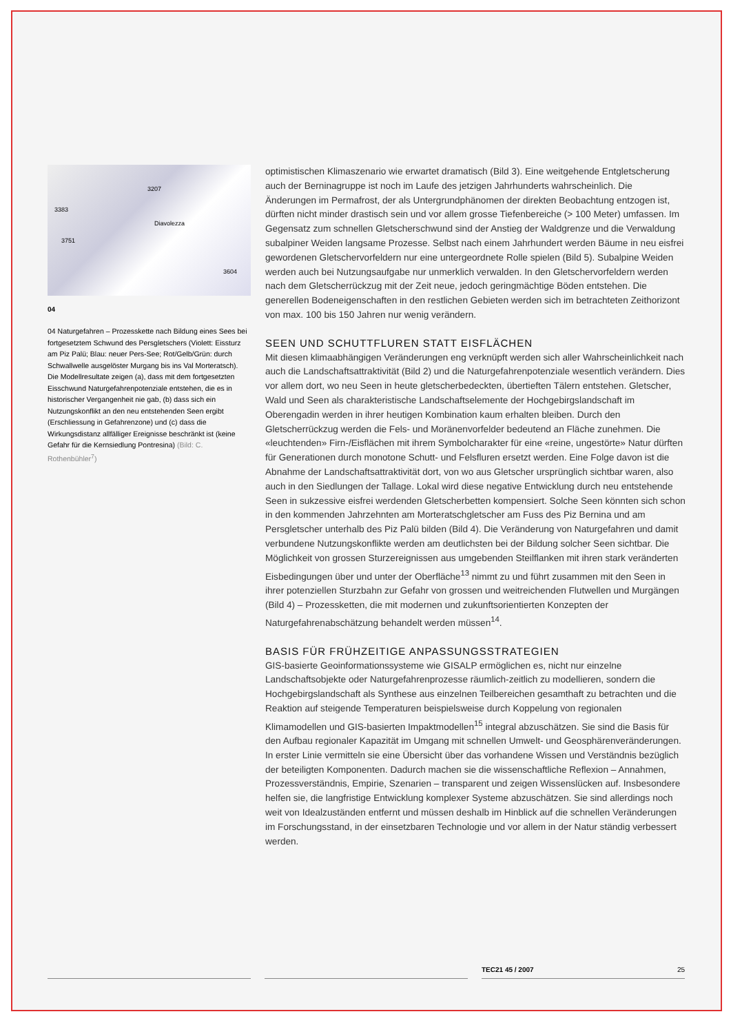3207
3383
Diavolezza
3751
3604
04
04 Naturgefahren – Prozesskette nach Bildung eines Sees bei fortgesetztem Schwund des Persgletschers (Violett: Eissturz am Piz Palü; Blau: neuer Pers-See; Rot/Gelb/Grün: durch Schwallwelle ausgelöster Murgang bis ins Val Morteratsch). Die Modellresultate zeigen (a), dass mit dem fortgesetzten Eisschwund Naturgefahrenpotenziale entstehen, die es in historischer Vergangenheit nie gab, (b) dass sich ein Nutzungskonflikt an den neu entstehenden Seen ergibt (Erschliessung in Gefahrenzone) und (c) dass die Wirkungsdistanz allfälliger Ereignisse beschränkt ist (keine Gefahr für die Kernsiedlung Pontresina) (Bild: C. Rothenbühler<sup>7</sup>)
optimistischen Klimaszenario wie erwartet dramatisch (Bild 3). Eine weitgehende Entgletscherung auch der Berninagruppe ist noch im Laufe des jetzigen Jahrhunderts wahrscheinlich. Die Änderungen im Permafrost, der als Untergrundphänomen der direkten Beobachtung entzogen ist, dürften nicht minder drastisch sein und vor allem grosse Tiefenbereiche (> 100 Meter) umfassen. Im Gegensatz zum schnellen Gletscherschwund sind der Anstieg der Waldgrenze und die Verwaldung subalpiner Weiden langsame Prozesse. Selbst nach einem Jahrhundert werden Bäume in neu eisfrei gewordenen Gletschervorfeldern nur eine untergeordnete Rolle spielen (Bild 5). Subalpine Weiden werden auch bei Nutzungsaufgabe nur unmerklich verwalden. In den Gletschervorfeldern werden nach dem Gletscherrückzug mit der Zeit neue, jedoch geringmächtige Böden entstehen. Die generellen Bodeneigenschaften in den restlichen Gebieten werden sich im betrachteten Zeithorizont von max. 100 bis 150 Jahren nur wenig verändern.
SEEN UND SCHUTTFLUREN STATT EISFLÄCHEN
Mit diesen klimaabhängigen Veränderungen eng verknüpft werden sich aller Wahrscheinlichkeit nach auch die Landschaftsattraktivität (Bild 2) und die Naturgefahrenpotenziale wesentlich verändern. Dies vor allem dort, wo neu Seen in heute gletscherbedeckten, übertieften Tälern entstehen. Gletscher, Wald und Seen als charakteristische Landschaftselemente der Hochgebirgslandschaft im Oberengadin werden in ihrer heutigen Kombination kaum erhalten bleiben. Durch den Gletscherrückzug werden die Fels- und Moränenvorfelder bedeutend an Fläche zunehmen. Die «leuchtenden» Firn-/Eisflächen mit ihrem Symbolcharakter für eine «reine, ungestörte» Natur dürften für Generationen durch monotone Schutt- und Felsfluren ersetzt werden. Eine Folge davon ist die Abnahme der Landschaftsattraktivität dort, von wo aus Gletscher ursprünglich sichtbar waren, also auch in den Siedlungen der Tallage. Lokal wird diese negative Entwicklung durch neu entstehende Seen in sukzessive eisfrei werdenden Gletscherbetten kompensiert. Solche Seen könnten sich schon in den kommenden Jahrzehnten am Morteratschgletscher am Fuss des Piz Bernina und am Persgletscher unterhalb des Piz Palü bilden (Bild 4). Die Veränderung von Naturgefahren und damit verbundene Nutzungskonflikte werden am deutlichsten bei der Bildung solcher Seen sichtbar. Die Möglichkeit von grossen Sturzereignissen aus umgebenden Steilflanken mit ihren stark veränderten Eisbedingungen über und unter der Oberfläche<sup>13</sup> nimmt zu und führt zusammen mit den Seen in ihrer potenziellen Sturzbahn zur Gefahr von grossen und weitreichenden Flutwellen und Murgängen (Bild 4) – Prozessketten, die mit modernen und zukunftsorientierten Konzepten der Naturgefahrenabschätzung behandelt werden müssen<sup>14</sup>.
BASIS FÜR FRÜHZEITIGE ANPASSUNGSSTRATEGIEN
GIS-basierte Geoinformationssysteme wie GISALP ermöglichen es, nicht nur einzelne Landschaftsobjekte oder Naturgefahrenprozesse räumlich-zeitlich zu modellieren, sondern die Hochgebirgslandschaft als Synthese aus einzelnen Teilbereichen gesamthaft zu betrachten und die Reaktion auf steigende Temperaturen beispielsweise durch Koppelung von regionalen Klimamodellen und GIS-basierten Impaktmodellen<sup>15</sup> integral abzuschätzen. Sie sind die Basis für den Aufbau regionaler Kapazität im Umgang mit schnellen Umwelt- und Geosphärenveränderungen. In erster Linie vermitteln sie eine Übersicht über das vorhandene Wissen und Verständnis bezüglich der beteiligten Komponenten. Dadurch machen sie die wissenschaftliche Reflexion – Annahmen, Prozessverständnis, Empirie, Szenarien – transparent und zeigen Wissenslücken auf. Insbesondere helfen sie, die langfristige Entwicklung komplexer Systeme abzuschätzen. Sie sind allerdings noch weit von Idealzuständen entfernt und müssen deshalb im Hinblick auf die schnellen Veränderungen im Forschungsstand, in der einsetzbaren Technologie und vor allem in der Natur ständig verbessert werden.
TEC21 45 / 2007 25